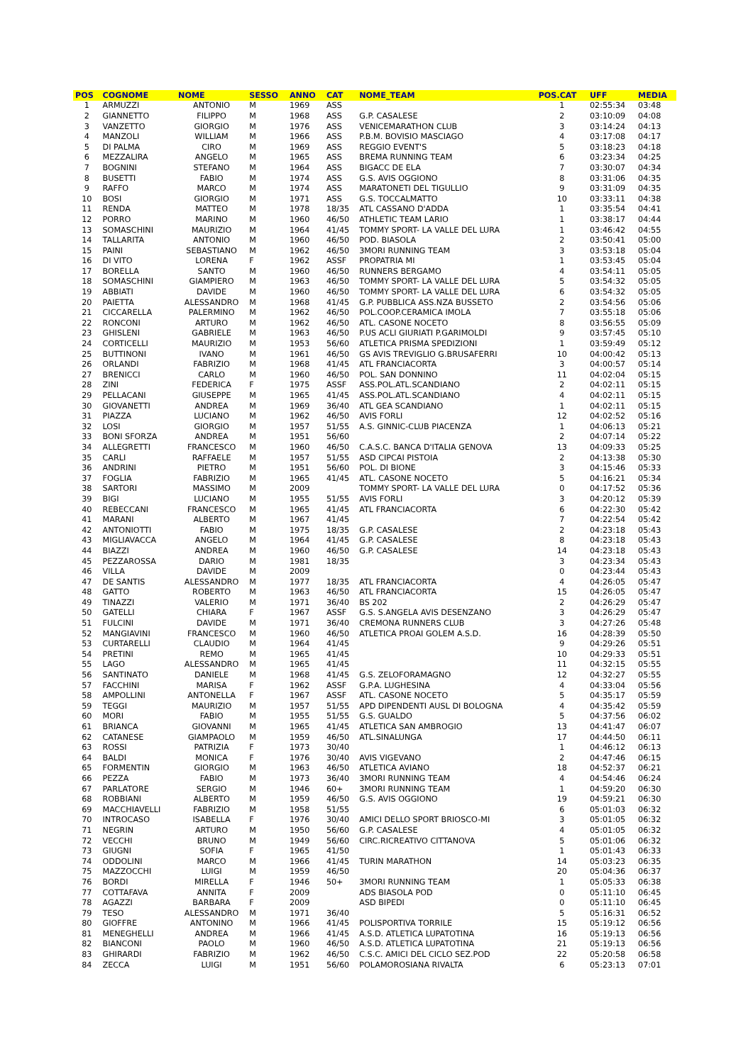| POS | COGNOME | NOME | SESSO | ANNO | CAT | NOME_TEAM | POS.CAT | UFF | MEDIA |
| --- | --- | --- | --- | --- | --- | --- | --- | --- | --- |
| 1 | ARMUZZI | ANTONIO | M | 1969 | ASS | | 1 | 02:55:34 | 03:48 |
| 2 | GIANNETTO | FILIPPO | M | 1968 | ASS | G.P. CASALESE | 2 | 03:10:09 | 04:08 |
| 3 | VANZETTO | GIORGIO | M | 1976 | ASS | VENICEMARATHON CLUB | 3 | 03:14:24 | 04:13 |
| 4 | MANZOLI | WILLIAM | M | 1966 | ASS | P.B.M. BOVISIO MASCIAGO | 4 | 03:17:08 | 04:17 |
| 5 | DI PALMA | CIRO | M | 1969 | ASS | REGGIO EVENT'S | 5 | 03:18:23 | 04:18 |
| 6 | MEZZALIRA | ANGELO | M | 1965 | ASS | BREMA RUNNING TEAM | 6 | 03:23:34 | 04:25 |
| 7 | BOGNINI | STEFANO | M | 1964 | ASS | BIGACC DE ELA | 7 | 03:30:07 | 04:34 |
| 8 | BUSETTI | FABIO | M | 1974 | ASS | G.S. AVIS OGGIONO | 8 | 03:31:06 | 04:35 |
| 9 | RAFFO | MARCO | M | 1974 | ASS | MARATONETI DEL TIGULLIO | 9 | 03:31:09 | 04:35 |
| 10 | BOSI | GIORGIO | M | 1971 | ASS | G.S. TOCCALMATTO | 10 | 03:33:11 | 04:38 |
| 11 | RENDA | MATTEO | M | 1978 | 18/35 | ATL CASSANO D'ADDA | 1 | 03:35:54 | 04:41 |
| 12 | PORRO | MARINO | M | 1960 | 46/50 | ATHLETIC TEAM LARIO | 1 | 03:38:17 | 04:44 |
| 13 | SOMASCHINI | MAURIZIO | M | 1964 | 41/45 | TOMMY SPORT- LA VALLE DEL LURA | 1 | 03:46:42 | 04:55 |
| 14 | TALLARITA | ANTONIO | M | 1960 | 46/50 | POD. BIASOLA | 2 | 03:50:41 | 05:00 |
| 15 | PAINI | SEBASTIANO | M | 1962 | 46/50 | 3MORI RUNNING TEAM | 3 | 03:53:18 | 05:04 |
| 16 | DI VITO | LORENA | F | 1962 | ASSF | PROPATRIA MI | 1 | 03:53:45 | 05:04 |
| 17 | BORELLA | SANTO | M | 1960 | 46/50 | RUNNERS BERGAMO | 4 | 03:54:11 | 05:05 |
| 18 | SOMASCHINI | GIAMPIERO | M | 1963 | 46/50 | TOMMY SPORT- LA VALLE DEL LURA | 5 | 03:54:32 | 05:05 |
| 19 | ABBIATI | DAVIDE | M | 1960 | 46/50 | TOMMY SPORT- LA VALLE DEL LURA | 6 | 03:54:32 | 05:05 |
| 20 | PAIETTA | ALESSANDRO | M | 1968 | 41/45 | G.P. PUBBLICA ASS.NZA BUSSETO | 2 | 03:54:56 | 05:06 |
| 21 | CICCARELLA | PALERMINO | M | 1962 | 46/50 | POL.COOP.CERAMICA IMOLA | 7 | 03:55:18 | 05:06 |
| 22 | RONCONI | ARTURO | M | 1962 | 46/50 | ATL. CASONE NOCETO | 8 | 03:56:55 | 05:09 |
| 23 | GHISLENI | GABRIELE | M | 1963 | 46/50 | P.US ACLI GIURIATI P.GARIMOLDI | 9 | 03:57:45 | 05:10 |
| 24 | CORTICELLI | MAURIZIO | M | 1953 | 56/60 | ATLETICA PRISMA SPEDIZIONI | 1 | 03:59:49 | 05:12 |
| 25 | BUTTINONI | IVANO | M | 1961 | 46/50 | GS AVIS TREVIGLIO G.BRUSAFERRI | 10 | 04:00:42 | 05:13 |
| 26 | ORLANDI | FABRIZIO | M | 1968 | 41/45 | ATL FRANCIACORTA | 3 | 04:00:57 | 05:14 |
| 27 | BRENICCI | CARLO | M | 1960 | 46/50 | POL. SAN DONNINO | 11 | 04:02:04 | 05:15 |
| 28 | ZINI | FEDERICA | F | 1975 | ASSF | ASS.POL.ATL.SCANDIANO | 2 | 04:02:11 | 05:15 |
| 29 | PELLACANI | GIUSEPPE | M | 1965 | 41/45 | ASS.POL.ATL.SCANDIANO | 4 | 04:02:11 | 05:15 |
| 30 | GIOVANETTI | ANDREA | M | 1969 | 36/40 | ATL GEA SCANDIANO | 1 | 04:02:11 | 05:15 |
| 31 | PIAZZA | LUCIANO | M | 1962 | 46/50 | AVIS FORLI | 12 | 04:02:52 | 05:16 |
| 32 | LOSI | GIORGIO | M | 1957 | 51/55 | A.S. GINNIC-CLUB PIACENZA | 1 | 04:06:13 | 05:21 |
| 33 | BONI SFORZA | ANDREA | M | 1951 | 56/60 | | 2 | 04:07:14 | 05:22 |
| 34 | ALLEGRETTI | FRANCESCO | M | 1960 | 46/50 | C.A.S.C. BANCA D'ITALIA GENOVA | 13 | 04:09:33 | 05:25 |
| 35 | CARLI | RAFFAELE | M | 1957 | 51/55 | ASD CIPCAI PISTOIA | 2 | 04:13:38 | 05:30 |
| 36 | ANDRINI | PIETRO | M | 1951 | 56/60 | POL. DI BIONE | 3 | 04:15:46 | 05:33 |
| 37 | FOGLIA | FABRIZIO | M | 1965 | 41/45 | ATL. CASONE NOCETO | 5 | 04:16:21 | 05:34 |
| 38 | SARTORI | MASSIMO | M | 2009 | | TOMMY SPORT- LA VALLE DEL LURA | 0 | 04:17:52 | 05:36 |
| 39 | BIGI | LUCIANO | M | 1955 | 51/55 | AVIS FORLI | 3 | 04:20:12 | 05:39 |
| 40 | REBECCANI | FRANCESCO | M | 1965 | 41/45 | ATL FRANCIACORTA | 6 | 04:22:30 | 05:42 |
| 41 | MARANI | ALBERTO | M | 1967 | 41/45 | | 7 | 04:22:54 | 05:42 |
| 42 | ANTONIOTTI | FABIO | M | 1975 | 18/35 | G.P. CASALESE | 2 | 04:23:18 | 05:43 |
| 43 | MIGLIAVACCA | ANGELO | M | 1964 | 41/45 | G.P. CASALESE | 8 | 04:23:18 | 05:43 |
| 44 | BIAZZI | ANDREA | M | 1960 | 46/50 | G.P. CASALESE | 14 | 04:23:18 | 05:43 |
| 45 | PEZZAROSSA | DARIO | M | 1981 | 18/35 | | 3 | 04:23:34 | 05:43 |
| 46 | VILLA | DAVIDE | M | 2009 | | | 0 | 04:23:44 | 05:43 |
| 47 | DE SANTIS | ALESSANDRO | M | 1977 | 18/35 | ATL FRANCIACORTA | 4 | 04:26:05 | 05:47 |
| 48 | GATTO | ROBERTO | M | 1963 | 46/50 | ATL FRANCIACORTA | 15 | 04:26:05 | 05:47 |
| 49 | TINAZZI | VALERIO | M | 1971 | 36/40 | BS 202 | 2 | 04:26:29 | 05:47 |
| 50 | GATELLI | CHIARA | F | 1967 | ASSF | G.S. S.ANGELA AVIS DESENZANO | 3 | 04:26:29 | 05:47 |
| 51 | FULCINI | DAVIDE | M | 1971 | 36/40 | CREMONA RUNNERS CLUB | 3 | 04:27:26 | 05:48 |
| 52 | MANGIAVINI | FRANCESCO | M | 1960 | 46/50 | ATLETICA PROAI GOLEM A.S.D. | 16 | 04:28:39 | 05:50 |
| 53 | CURTARELLI | CLAUDIO | M | 1964 | 41/45 | | 9 | 04:29:26 | 05:51 |
| 54 | PRETINI | REMO | M | 1965 | 41/45 | | 10 | 04:29:33 | 05:51 |
| 55 | LAGO | ALESSANDRO | M | 1965 | 41/45 | | 11 | 04:32:15 | 05:55 |
| 56 | SANTINATO | DANIELE | M | 1968 | 41/45 | G.S. ZELOFORAMAGNO | 12 | 04:32:27 | 05:55 |
| 57 | FACCHINI | MARISA | F | 1962 | ASSF | G.P.A. LUGHESINA | 4 | 04:33:04 | 05:56 |
| 58 | AMPOLLINI | ANTONELLA | F | 1967 | ASSF | ATL. CASONE NOCETO | 5 | 04:35:17 | 05:59 |
| 59 | TEGGI | MAURIZIO | M | 1957 | 51/55 | APD DIPENDENTI AUSL DI BOLOGNA | 4 | 04:35:42 | 05:59 |
| 60 | MORI | FABIO | M | 1955 | 51/55 | G.S. GUALDO | 5 | 04:37:56 | 06:02 |
| 61 | BRIANCA | GIOVANNI | M | 1965 | 41/45 | ATLETICA SAN AMBROGIO | 13 | 04:41:47 | 06:07 |
| 62 | CATANESE | GIAMPAOLO | M | 1959 | 46/50 | ATL.SINALUNGA | 17 | 04:44:50 | 06:11 |
| 63 | ROSSI | PATRIZIA | F | 1973 | 30/40 | | 1 | 04:46:12 | 06:13 |
| 64 | BALDI | MONICA | F | 1976 | 30/40 | AVIS VIGEVANO | 2 | 04:47:46 | 06:15 |
| 65 | FORMENTIN | GIORGIO | M | 1963 | 46/50 | ATLETICA AVIANO | 18 | 04:52:37 | 06:21 |
| 66 | PEZZA | FABIO | M | 1973 | 36/40 | 3MORI RUNNING TEAM | 4 | 04:54:46 | 06:24 |
| 67 | PARLATORE | SERGIO | M | 1946 | 60+ | 3MORI RUNNING TEAM | 1 | 04:59:20 | 06:30 |
| 68 | ROBBIANI | ALBERTO | M | 1959 | 46/50 | G.S. AVIS OGGIONO | 19 | 04:59:21 | 06:30 |
| 69 | MACCHIAVELLI | FABRIZIO | M | 1958 | 51/55 | | 6 | 05:01:03 | 06:32 |
| 70 | INTROCASO | ISABELLA | F | 1976 | 30/40 | AMICI DELLO SPORT BRIOSCO-MI | 3 | 05:01:05 | 06:32 |
| 71 | NEGRIN | ARTURO | M | 1950 | 56/60 | G.P. CASALESE | 4 | 05:01:05 | 06:32 |
| 72 | VECCHI | BRUNO | M | 1949 | 56/60 | CIRC.RICREATIVO CITTANOVA | 5 | 05:01:06 | 06:32 |
| 73 | GIUGNI | SOFIA | F | 1965 | 41/50 | | 1 | 05:01:43 | 06:33 |
| 74 | ODDOLINI | MARCO | M | 1966 | 41/45 | TURIN MARATHON | 14 | 05:03:23 | 06:35 |
| 75 | MAZZOCCHI | LUIGI | M | 1959 | 46/50 | | 20 | 05:04:36 | 06:37 |
| 76 | BORDI | MIRELLA | F | 1946 | 50+ | 3MORI RUNNING TEAM | 1 | 05:05:33 | 06:38 |
| 77 | COTTAFAVA | ANNITA | F | 2009 | | ADS BIASOLA POD | 0 | 05:11:10 | 06:45 |
| 78 | AGAZZI | BARBARA | F | 2009 | | ASD BIPEDI | 0 | 05:11:10 | 06:45 |
| 79 | TESO | ALESSANDRO | M | 1971 | 36/40 | | 5 | 05:16:31 | 06:52 |
| 80 | GIOFFRE | ANTONINO | M | 1966 | 41/45 | POLISPORTIVA TORRILE | 15 | 05:19:12 | 06:56 |
| 81 | MENEGHELLI | ANDREA | M | 1966 | 41/45 | A.S.D. ATLETICA LUPATOTINA | 16 | 05:19:13 | 06:56 |
| 82 | BIANCONI | PAOLO | M | 1960 | 46/50 | A.S.D. ATLETICA LUPATOTINA | 21 | 05:19:13 | 06:56 |
| 83 | GHIRARDI | FABRIZIO | M | 1962 | 46/50 | C.S.C. AMICI DEL CICLO SEZ.POD | 22 | 05:20:58 | 06:58 |
| 84 | ZECCA | LUIGI | M | 1951 | 56/60 | POLAMOROSIANA RIVALTA | 6 | 05:23:13 | 07:01 |